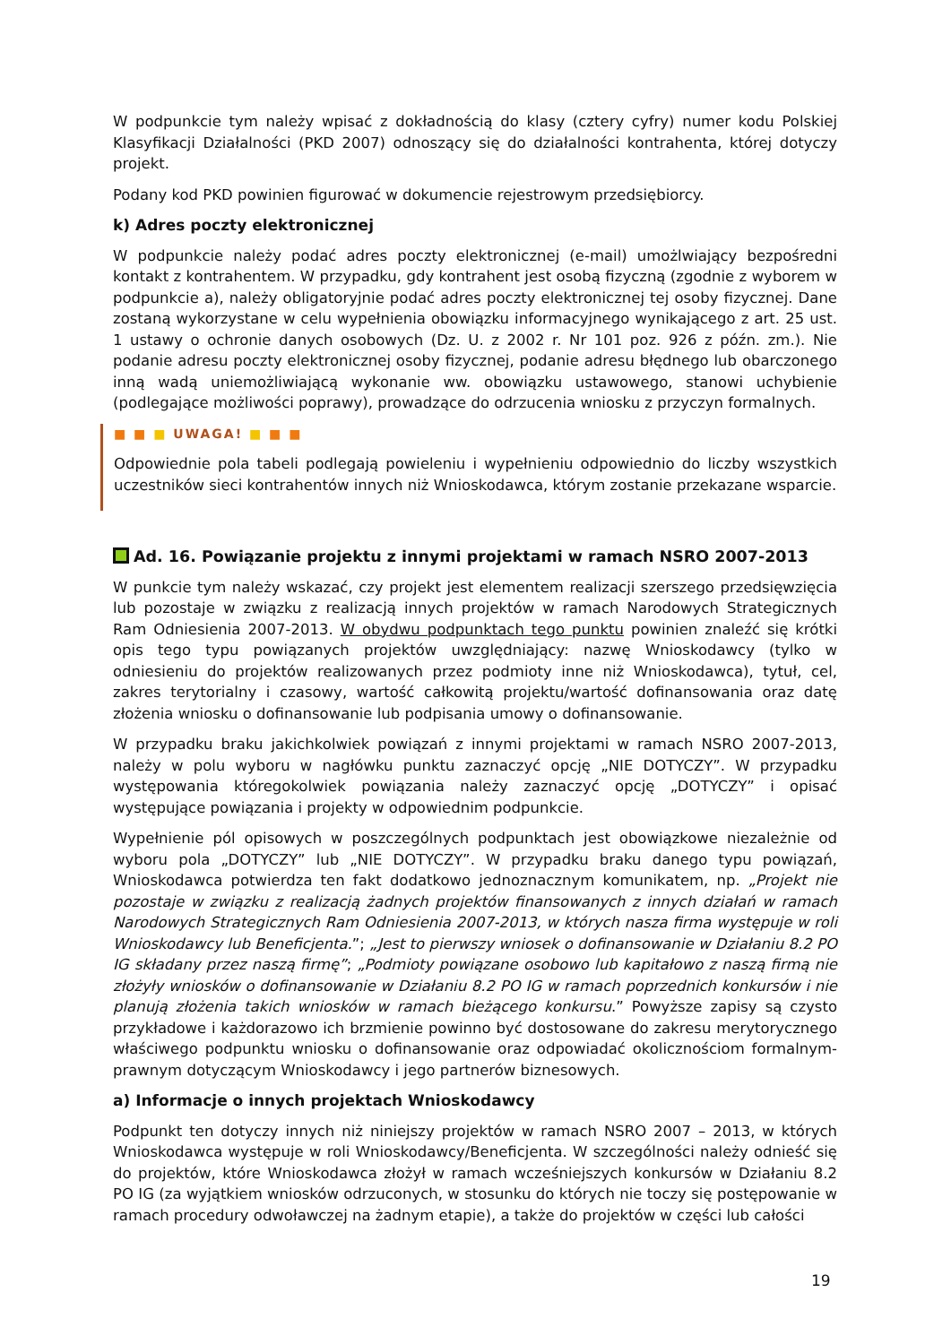W podpunkcie tym należy wpisać z dokładnością do klasy (cztery cyfry) numer kodu Polskiej Klasyfikacji Działalności (PKD 2007) odnoszący się do działalności kontrahenta, której dotyczy projekt.
Podany kod PKD powinien figurować w dokumencie rejestrowym przedsiębiorcy.
k) Adres poczty elektronicznej
W podpunkcie należy podać adres poczty elektronicznej (e-mail) umożlwiający bezpośredni kontakt z kontrahentem. W przypadku, gdy kontrahent jest osobą fizyczną (zgodnie z wyborem w podpunkcie a), należy obligatoryjnie podać adres poczty elektronicznej tej osoby fizycznej. Dane zostaną wykorzystane w celu wypełnienia obowiązku informacyjnego wynikającego z art. 25 ust. 1 ustawy o ochronie danych osobowych (Dz. U. z 2002 r. Nr 101 poz. 926 z późn. zm.). Nie podanie adresu poczty elektronicznej osoby fizycznej, podanie adresu błędnego lub obarczonego inną wadą uniemożliwiającą wykonanie ww. obowiązku ustawowego, stanowi uchybienie (podlegające możliwości poprawy), prowadzące do odrzucenia wniosku z przyczyn formalnych.
■ ■ ■ UWAGA! ■ ■ ■
Odpowiednie pola tabeli podlegają powieleniu i wypełnieniu odpowiednio do liczby wszystkich uczestników sieci kontrahentów innych niż Wnioskodawca, którym zostanie przekazane wsparcie.
Ad. 16. Powiązanie projektu z innymi projektami w ramach NSRO 2007-2013
W punkcie tym należy wskazać, czy projekt jest elementem realizacji szerszego przedsięwzięcia lub pozostaje w związku z realizacją innych projektów w ramach Narodowych Strategicznych Ram Odniesienia 2007-2013. W obydwu podpunktach tego punktu powinien znaleźć się krótki opis tego typu powiązanych projektów uwzględniający: nazwę Wnioskodawcy (tylko w odniesieniu do projektów realizowanych przez podmioty inne niż Wnioskodawca), tytuł, cel, zakres terytorialny i czasowy, wartość całkowitą projektu/wartość dofinansowania oraz datę złożenia wniosku o dofinansowanie lub podpisania umowy o dofinansowanie.
W przypadku braku jakichkolwiek powiązań z innymi projektami w ramach NSRO 2007-2013, należy w polu wyboru w nagłówku punktu zaznaczyć opcję „NIE DOTYCZY”. W przypadku występowania któregokolwiek powiązania należy zaznaczyć opcję „DOTYCZY” i opisać występujące powiązania i projekty w odpowiednim podpunkcie.
Wypełnienie pól opisowych w poszczególnych podpunktach jest obowiązkowe niezależnie od wyboru pola „DOTYCZY” lub „NIE DOTYCZY”. W przypadku braku danego typu powiązań, Wnioskodawca potwierdza ten fakt dodatkowo jednoznacznym komunikatem, np. „Projekt nie pozostaje w związku z realizacją żadnych projektów finansowanych z innych działań w ramach Narodowych Strategicznych Ram Odniesienia 2007-2013, w których nasza firma występuje w roli Wnioskodawcy lub Beneficjenta.”; „Jest to pierwszy wniosek o dofinansowanie w Działaniu 8.2 PO IG składany przez naszą firmę”; „Podmioty powiązane osobowo lub kapitałowo z naszą firmą nie złożyły wniosków o dofinansowanie w Działaniu 8.2 PO IG w ramach poprzednich konkursów i nie planują złożenia takich wniosków w ramach bieżącego konkursu.” Powyższe zapisy są czysto przykładowe i każdorazowo ich brzmienie powinno być dostosowane do zakresu merytorycznego właściwego podpunktu wniosku o dofinansowanie oraz odpowiadać okolicznościom formalnym-prawnym dotyczącym Wnioskodawcy i jego partnerów biznesowych.
a) Informacje o innych projektach Wnioskodawcy
Podpunkt ten dotyczy innych niż niniejszy projektów w ramach NSRO 2007 – 2013, w których Wnioskodawca występuje w roli Wnioskodawcy/Beneficjenta. W szczególności należy odnieść się do projektów, które Wnioskodawca złożył w ramach wcześniejszych konkursów w Działaniu 8.2 PO IG (za wyjątkiem wniosków odrzuconych, w stosunku do których nie toczy się postępowanie w ramach procedury odwoławczej na żadnym etapie), a także do projektów w części lub całości
19